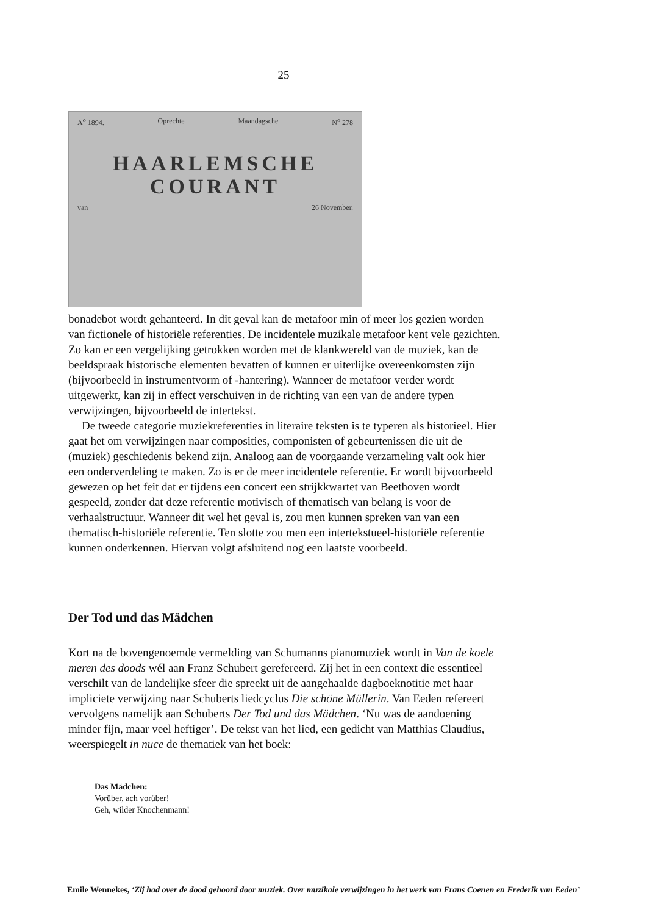25
A<sup>o</sup> 1894. Oprechte Maandagsche N<sup>o</sup> 278
HAARLEMSCHE COURANT
van 26 November.
bonadebot wordt gehanteerd. In dit geval kan de metafoor min of meer los gezien worden van fictionele of historiële referenties. De incidentele muzikale metafoor kent vele gezichten. Zo kan er een vergelijking getrokken worden met de klankwereld van de muziek, kan de beeldspraak historische elementen bevatten of kunnen er uiterlijke overeenkomsten zijn (bijvoorbeeld in instrumentvorm of -hantering). Wanneer de metafoor verder wordt uitgewerkt, kan zij in effect verschuiven in de richting van een van de andere typen verwijzingen, bijvoorbeeld de intertekst.
De tweede categorie muziekreferenties in literaire teksten is te typeren als historieel. Hier gaat het om verwijzingen naar composities, componisten of gebeurtenissen die uit de (muziek) geschiedenis bekend zijn. Analoog aan de voorgaande verzameling valt ook hier een onderverdeling te maken. Zo is er de meer incidentele referentie. Er wordt bijvoorbeeld gewezen op het feit dat er tijdens een concert een strijkkwartet van Beethoven wordt gespeeld, zonder dat deze referentie motivisch of thematisch van belang is voor de verhaalstructuur. Wanneer dit wel het geval is, zou men kunnen spreken van van een thematisch-historiële referentie. Ten slotte zou men een intertekstueel-historiële referentie kunnen onderkennen. Hiervan volgt afsluitend nog een laatste voorbeeld.
Der Tod und das Mädchen
Kort na de bovengenoemde vermelding van Schumanns pianomuziek wordt in Van de koele meren des doods wél aan Franz Schubert gerefereerd. Zij het in een context die essentieel verschilt van de landelijke sfeer die spreekt uit de aangehaalde dagboeknotitie met haar impliciete verwijzing naar Schuberts liedcyclus Die schöne Müllerin. Van Eeden refereert vervolgens namelijk aan Schuberts Der Tod und das Mädchen. ‘Nu was de aandoening minder fijn, maar veel heftiger’. De tekst van het lied, een gedicht van Matthias Claudius, weerspiegelt in nuce de thematiek van het boek:
Das Mädchen:
Vorüber, ach vorüber!
Geh, wilder Knochenmann!
Emile Wennekes, ‘Zij had over de dood gehoord door muziek. Over muzikale verwijzingen in het werk van Frans Coenen en Frederik van Eeden’